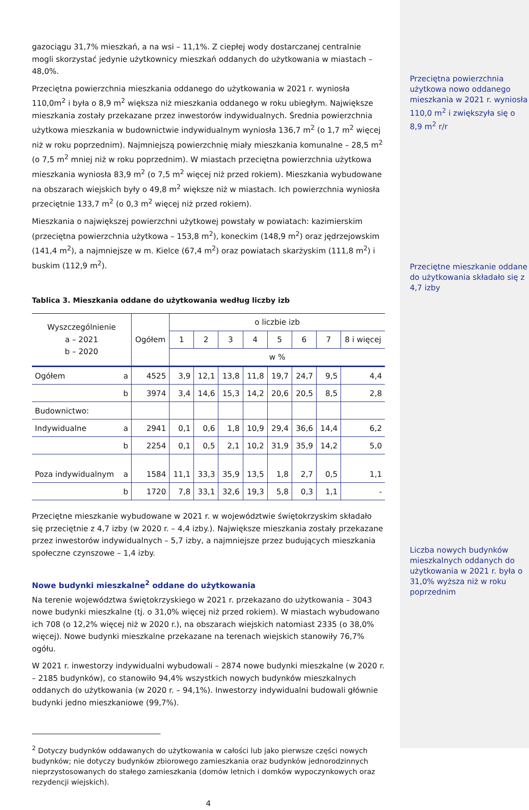gazociągu 31,7% mieszkań, a na wsi – 11,1%. Z ciepłej wody dostarczanej centralnie mogli skorzystać jedynie użytkownicy mieszkań oddanych do użytkowania w miastach – 48,0%.
Przeciętna powierzchnia mieszkania oddanego do użytkowania w 2021 r. wyniosła 110,0m<sup>2</sup> i była o 8,9 m<sup>2</sup> większa niż mieszkania oddanego w roku ubiegłym. Największe mieszkania zostały przekazane przez inwestorów indywidualnych. Średnia powierzchnia użytkowa mieszkania w budownictwie indywidualnym wyniosła 136,7 m<sup>2</sup> (o 1,7 m<sup>2</sup> więcej niż w roku poprzednim). Najmniejszą powierzchnię miały mieszkania komunalne – 28,5 m<sup>2</sup> (o 7,5 m<sup>2</sup> mniej niż w roku poprzednim). W miastach przeciętna powierzchnia użytkowa mieszkania wyniosła 83,9 m<sup>2</sup> (o 7,5 m<sup>2</sup> więcej niż przed rokiem). Mieszkania wybudowane na obszarach wiejskich były o 49,8 m<sup>2</sup> większe niż w miastach. Ich powierzchnia wyniosła przeciętnie 133,7 m<sup>2</sup> (o 0,3 m<sup>2</sup> więcej niż przed rokiem).
Mieszkania o największej powierzchni użytkowej powstały w powiatach: kazimierskim (przeciętna powierzchnia użytkowa – 153,8 m<sup>2</sup>), koneckim (148,9 m<sup>2</sup>) oraz jędrzejowskim (141,4 m<sup>2</sup>), a najmniejsze w m. Kielce (67,4 m<sup>2</sup>) oraz powiatach skarżyskim (111,8 m<sup>2</sup>) i buskim (112,9 m<sup>2</sup>).
Tablica 3. Mieszkania oddane do użytkowania według liczby izb
| Wyszczególnienie a – 2021 b – 2020 | | Ogółem | o liczbie izb | | | | | | | |
| --- | --- | --- | --- | --- | --- | --- | --- | --- | --- | --- |
| | | | 1 | 2 | 3 | 4 | 5 | 6 | 7 | 8 i więcej |
| | | | w % | | | | | | | |
| Ogółem | a | 4525 | 3,9 | 12,1 | 13,8 | 11,8 | 19,7 | 24,7 | 9,5 | 4,4 |
| | b | 3974 | 3,4 | 14,6 | 15,3 | 14,2 | 20,6 | 20,5 | 8,5 | 2,8 |
| Budownictwo: | | | | | | | | | | |
| Indywidualne | a | 2941 | 0,1 | 0,6 | 1,8 | 10,9 | 29,4 | 36,6 | 14,4 | 6,2 |
| | b | 2254 | 0,1 | 0,5 | 2,1 | 10,2 | 31,9 | 35,9 | 14,2 | 5,0 |
| Poza indywidualnym | a | 1584 | 11,1 | 33,3 | 35,9 | 13,5 | 1,8 | 2,7 | 0,5 | 1,1 |
| | b | 1720 | 7,8 | 33,1 | 32,6 | 19,3 | 5,8 | 0,3 | 1,1 | - |
Przeciętne mieszkanie wybudowane w 2021 r. w województwie świętokrzyskim składało się przeciętnie z 4,7 izby (w 2020 r. – 4,4 izby.). Największe mieszkania zostały przekazane przez inwestorów indywidualnych – 5,7 izby, a najmniejsze przez budujących mieszkania społeczne czynszowe – 1,4 izby.
Nowe budynki mieszkalne<sup>2</sup> oddane do użytkowania
Na terenie województwa świętokrzyskiego w 2021 r. przekazano do użytkowania – 3043 nowe budynki mieszkalne (tj. o 31,0% więcej niż przed rokiem). W miastach wybudowano ich 708 (o 12,2% więcej niż w 2020 r.), na obszarach wiejskich natomiast 2335 (o 38,0% więcej). Nowe budynki mieszkalne przekazane na terenach wiejskich stanowiły 76,7% ogółu.
W 2021 r. inwestorzy indywidualni wybudowali – 2874 nowe budynki mieszkalne (w 2020 r. – 2185 budynków), co stanowiło 94,4% wszystkich nowych budynków mieszkalnych oddanych do użytkowania (w 2020 r. – 94,1%). Inwestorzy indywidualni budowali głównie budynki jedno mieszkaniowe (99,7%).
<sup>2</sup> Dotyczy budynków oddawanych do użytkowania w całości lub jako pierwsze części nowych budynków; nie dotyczy budynków zbiorowego zamieszkania oraz budynków jednorodzinnych nieprzystosowanych do stałego zamieszkania (domów letnich i domków wypoczynkowych oraz rezydencji wiejskich).
4
Przeciętna powierzchnia użytkowa nowo oddanego mieszkania w 2021 r. wyniosła 110,0 m<sup>2</sup> i zwiększyła się o 8,9 m<sup>2</sup> r/r
Przeciętne mieszkanie oddane do użytkowania składało się z 4,7 izby
Liczba nowych budynków mieszkalnych oddanych do użytkowania w 2021 r. była o 31,0% wyższa niż w roku poprzednim